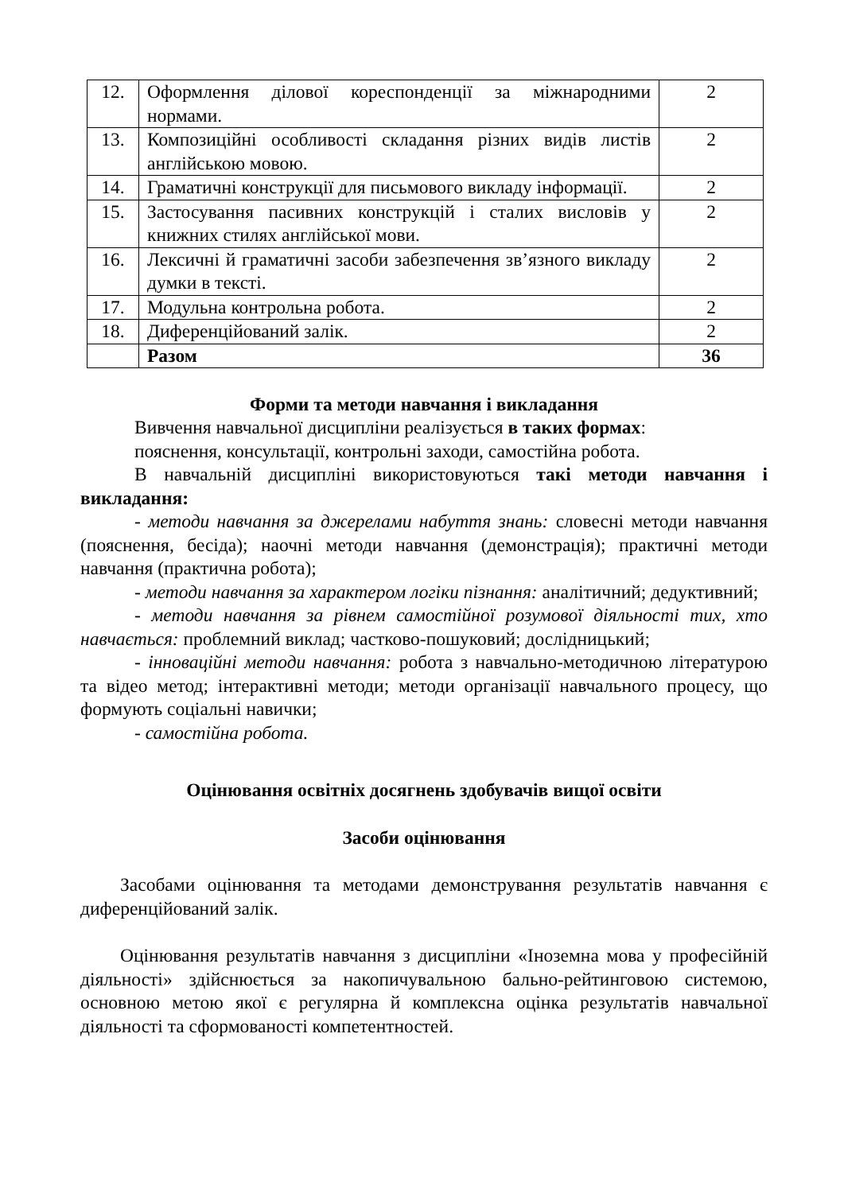| 12. | Оформлення ділової кореспонденції за міжнародними нормами. | 2 |
| 13. | Композиційні особливості складання різних видів листів англійською мовою. | 2 |
| 14. | Граматичні конструкції для письмового викладу інформації. | 2 |
| 15. | Застосування пасивних конструкцій і сталих висловів у книжних стилях англійської мови. | 2 |
| 16. | Лексичні й граматичні засоби забезпечення зв’язного викладу думки в тексті. | 2 |
| 17. | Модульна контрольна робота. | 2 |
| 18. | Диференційований залік. | 2 |
| | Разом | 36 |
Форми та методи навчання і викладання
Вивчення навчальної дисципліни реалізується в таких формах:
пояснення, консультації, контрольні заходи, самостійна робота.
В навчальній дисципліні використовуються такі методи навчання і викладання:
- методи навчання за джерелами набуття знань: словесні методи навчання (пояснення, бесіда); наочні методи навчання (демонстрація); практичні методи навчання (практична робота);
- методи навчання за характером логіки пізнання: аналітичний; дедуктивний;
- методи навчання за рівнем самостійної розумової діяльності тих, хто навчається: проблемний виклад; частково-пошуковий; дослідницький;
- інноваційні методи навчання: робота з навчально-методичною літературою та відео метод; інтерактивні методи; методи організації навчального процесу, що формують соціальні навички;
- самостійна робота.
Оцінювання освітніх досягнень здобувачів вищої освіти
Засоби оцінювання
Засобами оцінювання та методами демонстрування результатів навчання є диференційований залік.
Оцінювання результатів навчання з дисципліни «Іноземна мова у професійній діяльності» здійснюється за накопичувальною бально-рейтинговою системою, основною метою якої є регулярна й комплексна оцінка результатів навчальної діяльності та сформованості компетентностей.